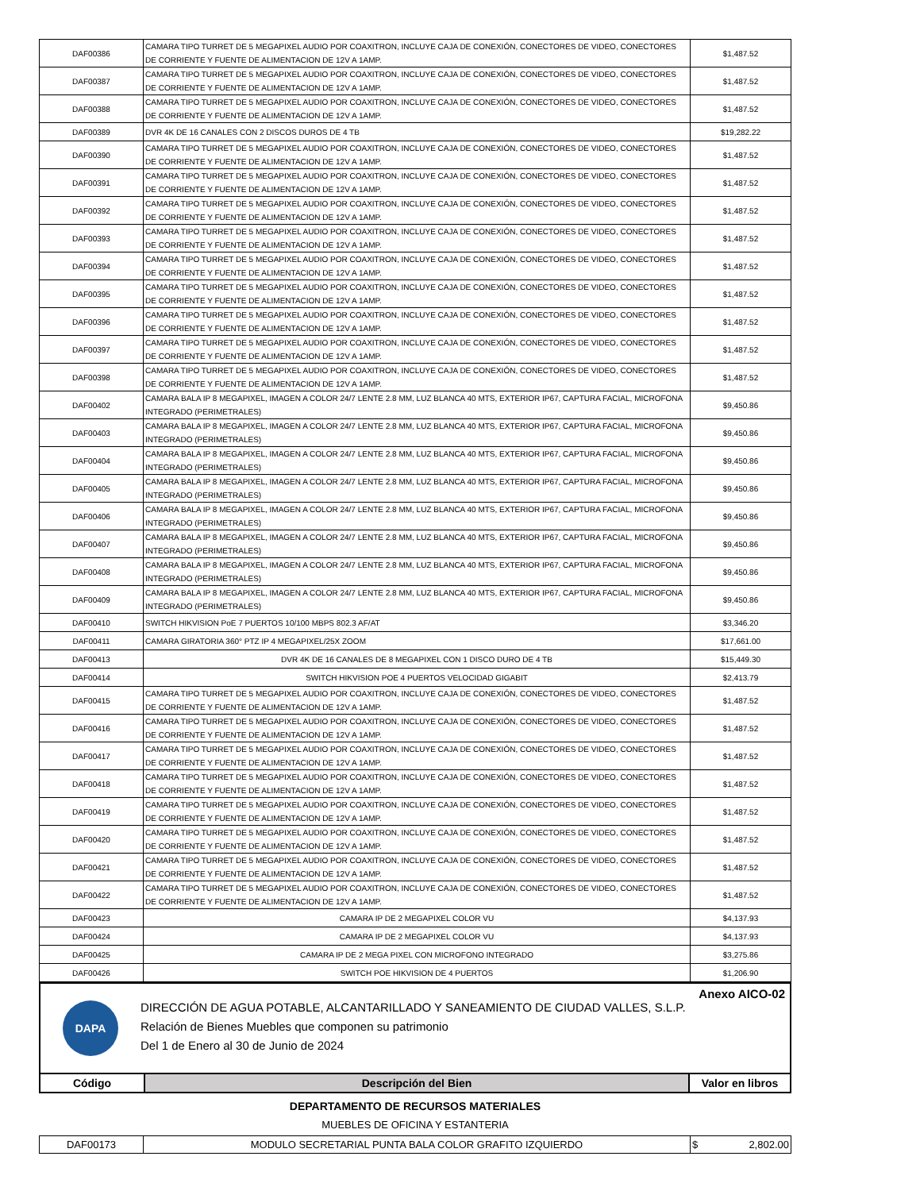| DAF00386 | CAMARA TIPO TURRET DE 5 MEGAPIXEL AUDIO POR COAXITRON, INCLUYE CAJA DE CONEXIÓN, CONECTORES DE VIDEO, CONECTORES DE CORRIENTE Y FUENTE DE ALIMENTACION DE 12V A 1AMP. | $1,487.52 |
| DAF00387 | CAMARA TIPO TURRET DE 5 MEGAPIXEL AUDIO POR COAXITRON, INCLUYE CAJA DE CONEXIÓN, CONECTORES DE VIDEO, CONECTORES DE CORRIENTE Y FUENTE DE ALIMENTACION DE 12V A 1AMP. | $1,487.52 |
| DAF00388 | CAMARA TIPO TURRET DE 5 MEGAPIXEL AUDIO POR COAXITRON, INCLUYE CAJA DE CONEXIÓN, CONECTORES DE VIDEO, CONECTORES DE CORRIENTE Y FUENTE DE ALIMENTACION DE 12V A 1AMP. | $1,487.52 |
| DAF00389 | DVR 4K DE 16 CANALES CON 2 DISCOS DUROS DE 4 TB | $19,282.22 |
| DAF00390 | CAMARA TIPO TURRET DE 5 MEGAPIXEL AUDIO POR COAXITRON, INCLUYE CAJA DE CONEXIÓN, CONECTORES DE VIDEO, CONECTORES DE CORRIENTE Y FUENTE DE ALIMENTACION DE 12V A 1AMP. | $1,487.52 |
| DAF00391 | CAMARA TIPO TURRET DE 5 MEGAPIXEL AUDIO POR COAXITRON, INCLUYE CAJA DE CONEXIÓN, CONECTORES DE VIDEO, CONECTORES DE CORRIENTE Y FUENTE DE ALIMENTACION DE 12V A 1AMP. | $1,487.52 |
| DAF00392 | CAMARA TIPO TURRET DE 5 MEGAPIXEL AUDIO POR COAXITRON, INCLUYE CAJA DE CONEXIÓN, CONECTORES DE VIDEO, CONECTORES DE CORRIENTE Y FUENTE DE ALIMENTACION DE 12V A 1AMP. | $1,487.52 |
| DAF00393 | CAMARA TIPO TURRET DE 5 MEGAPIXEL AUDIO POR COAXITRON, INCLUYE CAJA DE CONEXIÓN, CONECTORES DE VIDEO, CONECTORES DE CORRIENTE Y FUENTE DE ALIMENTACION DE 12V A 1AMP. | $1,487.52 |
| DAF00394 | CAMARA TIPO TURRET DE 5 MEGAPIXEL AUDIO POR COAXITRON, INCLUYE CAJA DE CONEXIÓN, CONECTORES DE VIDEO, CONECTORES DE CORRIENTE Y FUENTE DE ALIMENTACION DE 12V A 1AMP. | $1,487.52 |
| DAF00395 | CAMARA TIPO TURRET DE 5 MEGAPIXEL AUDIO POR COAXITRON, INCLUYE CAJA DE CONEXIÓN, CONECTORES DE VIDEO, CONECTORES DE CORRIENTE Y FUENTE DE ALIMENTACION DE 12V A 1AMP. | $1,487.52 |
| DAF00396 | CAMARA TIPO TURRET DE 5 MEGAPIXEL AUDIO POR COAXITRON, INCLUYE CAJA DE CONEXIÓN, CONECTORES DE VIDEO, CONECTORES DE CORRIENTE Y FUENTE DE ALIMENTACION DE 12V A 1AMP. | $1,487.52 |
| DAF00397 | CAMARA TIPO TURRET DE 5 MEGAPIXEL AUDIO POR COAXITRON, INCLUYE CAJA DE CONEXIÓN, CONECTORES DE VIDEO, CONECTORES DE CORRIENTE Y FUENTE DE ALIMENTACION DE 12V A 1AMP. | $1,487.52 |
| DAF00398 | CAMARA TIPO TURRET DE 5 MEGAPIXEL AUDIO POR COAXITRON, INCLUYE CAJA DE CONEXIÓN, CONECTORES DE VIDEO, CONECTORES DE CORRIENTE Y FUENTE DE ALIMENTACION DE 12V A 1AMP. | $1,487.52 |
| DAF00402 | CAMARA BALA IP 8 MEGAPIXEL, IMAGEN A COLOR 24/7 LENTE 2.8 MM, LUZ BLANCA 40 MTS, EXTERIOR IP67, CAPTURA FACIAL, MICROFONA INTEGRADO (PERIMETRALES) | $9,450.86 |
| DAF00403 | CAMARA BALA IP 8 MEGAPIXEL, IMAGEN A COLOR 24/7 LENTE 2.8 MM, LUZ BLANCA 40 MTS, EXTERIOR IP67, CAPTURA FACIAL, MICROFONA INTEGRADO (PERIMETRALES) | $9,450.86 |
| DAF00404 | CAMARA BALA IP 8 MEGAPIXEL, IMAGEN A COLOR 24/7 LENTE 2.8 MM, LUZ BLANCA 40 MTS, EXTERIOR IP67, CAPTURA FACIAL, MICROFONA INTEGRADO (PERIMETRALES) | $9,450.86 |
| DAF00405 | CAMARA BALA IP 8 MEGAPIXEL, IMAGEN A COLOR 24/7 LENTE 2.8 MM, LUZ BLANCA 40 MTS, EXTERIOR IP67, CAPTURA FACIAL, MICROFONA INTEGRADO (PERIMETRALES) | $9,450.86 |
| DAF00406 | CAMARA BALA IP 8 MEGAPIXEL, IMAGEN A COLOR 24/7 LENTE 2.8 MM, LUZ BLANCA 40 MTS, EXTERIOR IP67, CAPTURA FACIAL, MICROFONA INTEGRADO (PERIMETRALES) | $9,450.86 |
| DAF00407 | CAMARA BALA IP 8 MEGAPIXEL, IMAGEN A COLOR 24/7 LENTE 2.8 MM, LUZ BLANCA 40 MTS, EXTERIOR IP67, CAPTURA FACIAL, MICROFONA INTEGRADO (PERIMETRALES) | $9,450.86 |
| DAF00408 | CAMARA BALA IP 8 MEGAPIXEL, IMAGEN A COLOR 24/7 LENTE 2.8 MM, LUZ BLANCA 40 MTS, EXTERIOR IP67, CAPTURA FACIAL, MICROFONA INTEGRADO (PERIMETRALES) | $9,450.86 |
| DAF00409 | CAMARA BALA IP 8 MEGAPIXEL, IMAGEN A COLOR 24/7 LENTE 2.8 MM, LUZ BLANCA 40 MTS, EXTERIOR IP67, CAPTURA FACIAL, MICROFONA INTEGRADO (PERIMETRALES) | $9,450.86 |
| DAF00410 | SWITCH HIKVISION PoE 7 PUERTOS 10/100 MBPS 802.3 AF/AT | $3,346.20 |
| DAF00411 | CAMARA GIRATORIA 360° PTZ IP 4 MEGAPIXEL/25X ZOOM | $17,661.00 |
| DAF00413 | DVR 4K DE 16 CANALES DE 8 MEGAPIXEL CON 1 DISCO DURO DE 4 TB | $15,449.30 |
| DAF00414 | SWITCH HIKVISION POE 4 PUERTOS VELOCIDAD GIGABIT | $2,413.79 |
| DAF00415 | CAMARA TIPO TURRET DE 5 MEGAPIXEL AUDIO POR COAXITRON, INCLUYE CAJA DE CONEXIÓN, CONECTORES DE VIDEO, CONECTORES DE CORRIENTE Y FUENTE DE ALIMENTACION DE 12V A 1AMP. | $1,487.52 |
| DAF00416 | CAMARA TIPO TURRET DE 5 MEGAPIXEL AUDIO POR COAXITRON, INCLUYE CAJA DE CONEXIÓN, CONECTORES DE VIDEO, CONECTORES DE CORRIENTE Y FUENTE DE ALIMENTACION DE 12V A 1AMP. | $1,487.52 |
| DAF00417 | CAMARA TIPO TURRET DE 5 MEGAPIXEL AUDIO POR COAXITRON, INCLUYE CAJA DE CONEXIÓN, CONECTORES DE VIDEO, CONECTORES DE CORRIENTE Y FUENTE DE ALIMENTACION DE 12V A 1AMP. | $1,487.52 |
| DAF00418 | CAMARA TIPO TURRET DE 5 MEGAPIXEL AUDIO POR COAXITRON, INCLUYE CAJA DE CONEXIÓN, CONECTORES DE VIDEO, CONECTORES DE CORRIENTE Y FUENTE DE ALIMENTACION DE 12V A 1AMP. | $1,487.52 |
| DAF00419 | CAMARA TIPO TURRET DE 5 MEGAPIXEL AUDIO POR COAXITRON, INCLUYE CAJA DE CONEXIÓN, CONECTORES DE VIDEO, CONECTORES DE CORRIENTE Y FUENTE DE ALIMENTACION DE 12V A 1AMP. | $1,487.52 |
| DAF00420 | CAMARA TIPO TURRET DE 5 MEGAPIXEL AUDIO POR COAXITRON, INCLUYE CAJA DE CONEXIÓN, CONECTORES DE VIDEO, CONECTORES DE CORRIENTE Y FUENTE DE ALIMENTACION DE 12V A 1AMP. | $1,487.52 |
| DAF00421 | CAMARA TIPO TURRET DE 5 MEGAPIXEL AUDIO POR COAXITRON, INCLUYE CAJA DE CONEXIÓN, CONECTORES DE VIDEO, CONECTORES DE CORRIENTE Y FUENTE DE ALIMENTACION DE 12V A 1AMP. | $1,487.52 |
| DAF00422 | CAMARA TIPO TURRET DE 5 MEGAPIXEL AUDIO POR COAXITRON, INCLUYE CAJA DE CONEXIÓN, CONECTORES DE VIDEO, CONECTORES DE CORRIENTE Y FUENTE DE ALIMENTACION DE 12V A 1AMP. | $1,487.52 |
| DAF00423 | CAMARA IP DE 2 MEGAPIXEL COLOR VU | $4,137.93 |
| DAF00424 | CAMARA IP DE 2 MEGAPIXEL COLOR VU | $4,137.93 |
| DAF00425 | CAMARA IP DE 2 MEGA PIXEL CON MICROFONO INTEGRADO | $3,275.86 |
| DAF00426 | SWITCH POE HIKVISION DE 4 PUERTOS | $1,206.90 |
DAPA
DIRECCIÓN DE AGUA POTABLE, ALCANTARILLADO Y SANEAMIENTO DE CIUDAD VALLES, S.L.P.
Relación de Bienes Muebles que componen su patrimonio
Del 1 de Enero al 30 de Junio de 2024
Anexo AICO-02
| Código | Descripción del Bien | Valor en libros |
| --- | --- | --- |
DEPARTAMENTO DE RECURSOS MATERIALES
MUEBLES DE OFICINA Y ESTANTERIA
| DAF00173 | MODULO SECRETARIAL PUNTA BALA COLOR GRAFITO IZQUIERDO | $ 2,802.00 |